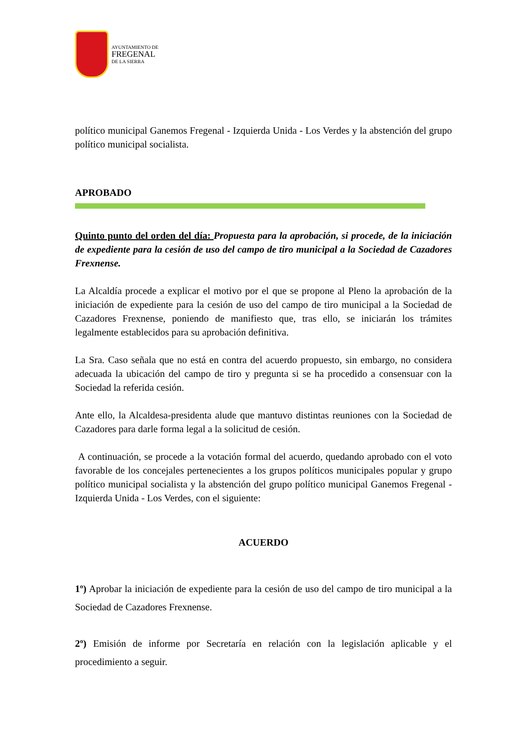AYUNTAMIENTO DE
FREGENAL
DE LA SIERRA
político municipal Ganemos Fregenal - Izquierda Unida - Los Verdes y la abstención del grupo político municipal socialista.
APROBADO
Quinto punto del orden del día: Propuesta para la aprobación, si procede, de la iniciación de expediente para la cesión de uso del campo de tiro municipal a la Sociedad de Cazadores Frexnense.
La Alcaldía procede a explicar el motivo por el que se propone al Pleno la aprobación de la iniciación de expediente para la cesión de uso del campo de tiro municipal a la Sociedad de Cazadores Frexnense, poniendo de manifiesto que, tras ello, se iniciarán los trámites legalmente establecidos para su aprobación definitiva.
La Sra. Caso señala que no está en contra del acuerdo propuesto, sin embargo, no considera adecuada la ubicación del campo de tiro y pregunta si se ha procedido a consensuar con la Sociedad la referida cesión.
Ante ello, la Alcaldesa-presidenta alude que mantuvo distintas reuniones con la Sociedad de Cazadores para darle forma legal a la solicitud de cesión.
A continuación, se procede a la votación formal del acuerdo, quedando aprobado con el voto favorable de los concejales pertenecientes a los grupos políticos municipales popular y grupo político municipal socialista y la abstención del grupo político municipal Ganemos Fregenal - Izquierda Unida - Los Verdes, con el siguiente:
ACUERDO
1º) Aprobar la iniciación de expediente para la cesión de uso del campo de tiro municipal a la Sociedad de Cazadores Frexnense.
2º) Emisión de informe por Secretaría en relación con la legislación aplicable y el procedimiento a seguir.